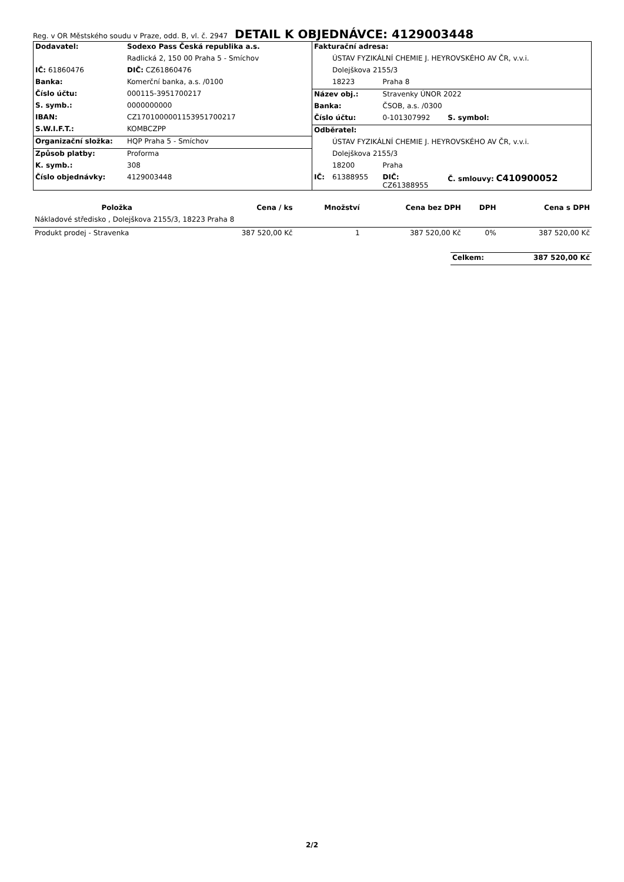Reg. v OR Městského soudu v Praze, odd. B, vl. č. 2947 DETAIL K OBJEDNÁVCE: 4129003448
| Dodavatel: | Sodexo Pass Česká republika a.s. |
| | Radlická 2, 150 00 Praha 5 - Smíchov |
| IČ: 61860476 | DIČ: CZ61860476 |
| Banka: | Komerční banka, a.s. /0100 |
| Číslo účtu: | 000115-3951700217 |
| S. symb.: | 0000000000 |
| IBAN: | CZ1701000001153951700217 |
| S.W.I.F.T.: | KOMBCZPP |
| Organizační složka: | HQP Praha 5 - Smíchov |
| Způsob platby: | Proforma |
| K. symb.: | 308 |
| Číslo objednávky: | 4129003448 |
| Fakturační adresa: | | | |
| | ÚSTAV FYZIKÁLNÍ CHEMIE J. HEYROVSKÉHO AV ČR, v.v.i. | | |
| | Dolejškova 2155/3 | | |
| | 18223 | Praha 8 | |
| Název obj.: | | Stravenky ÚNOR 2022 | |
| Banka: | | ČSOB, a.s. /0300 | |
| Číslo účtu: | | 0-101307992 | S. symbol: |
| Odběratel: | | | |
| | ÚSTAV FYZIKÁLNÍ CHEMIE J. HEYROVSKÉHO AV ČR, v.v.i. | | |
| | Dolejškova 2155/3 | | |
| | 18200 | Praha | |
| IČ: | 61388955 | DIČ: CZ61388955 | Č. smlouvy: C410900052 |
| Položka | Cena / ks | Množství | Cena bez DPH | DPH | Cena s DPH |
| --- | --- | --- | --- | --- | --- |
| Nákladové středisko , Dolejškova 2155/3, 18223 Praha 8 | | | | | |
| Produkt prodej - Stravenka | 387 520,00 Kč | 1 | 387 520,00 Kč | 0% | 387 520,00 Kč |
| Celkem: | 387 520,00 Kč |
2/2